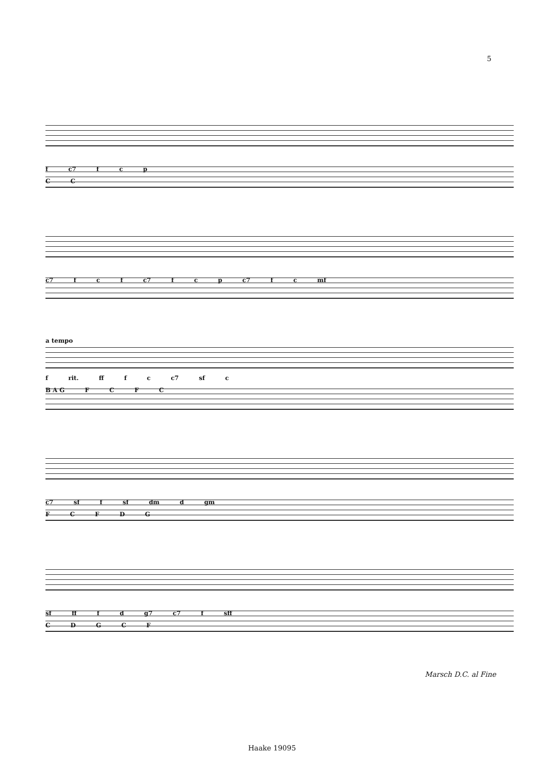5
f c7 fcp
CC
c7 fcf c7 fcp c7 fc mf
a tempo
f rit. ff fc c7 sf c
B A G FCFC
c7 sf f sf dm d gm
FCFDG
sf ff fd g7 c7 f sff
CDGCF
Marsch D.C. al Fine
Haake 19095